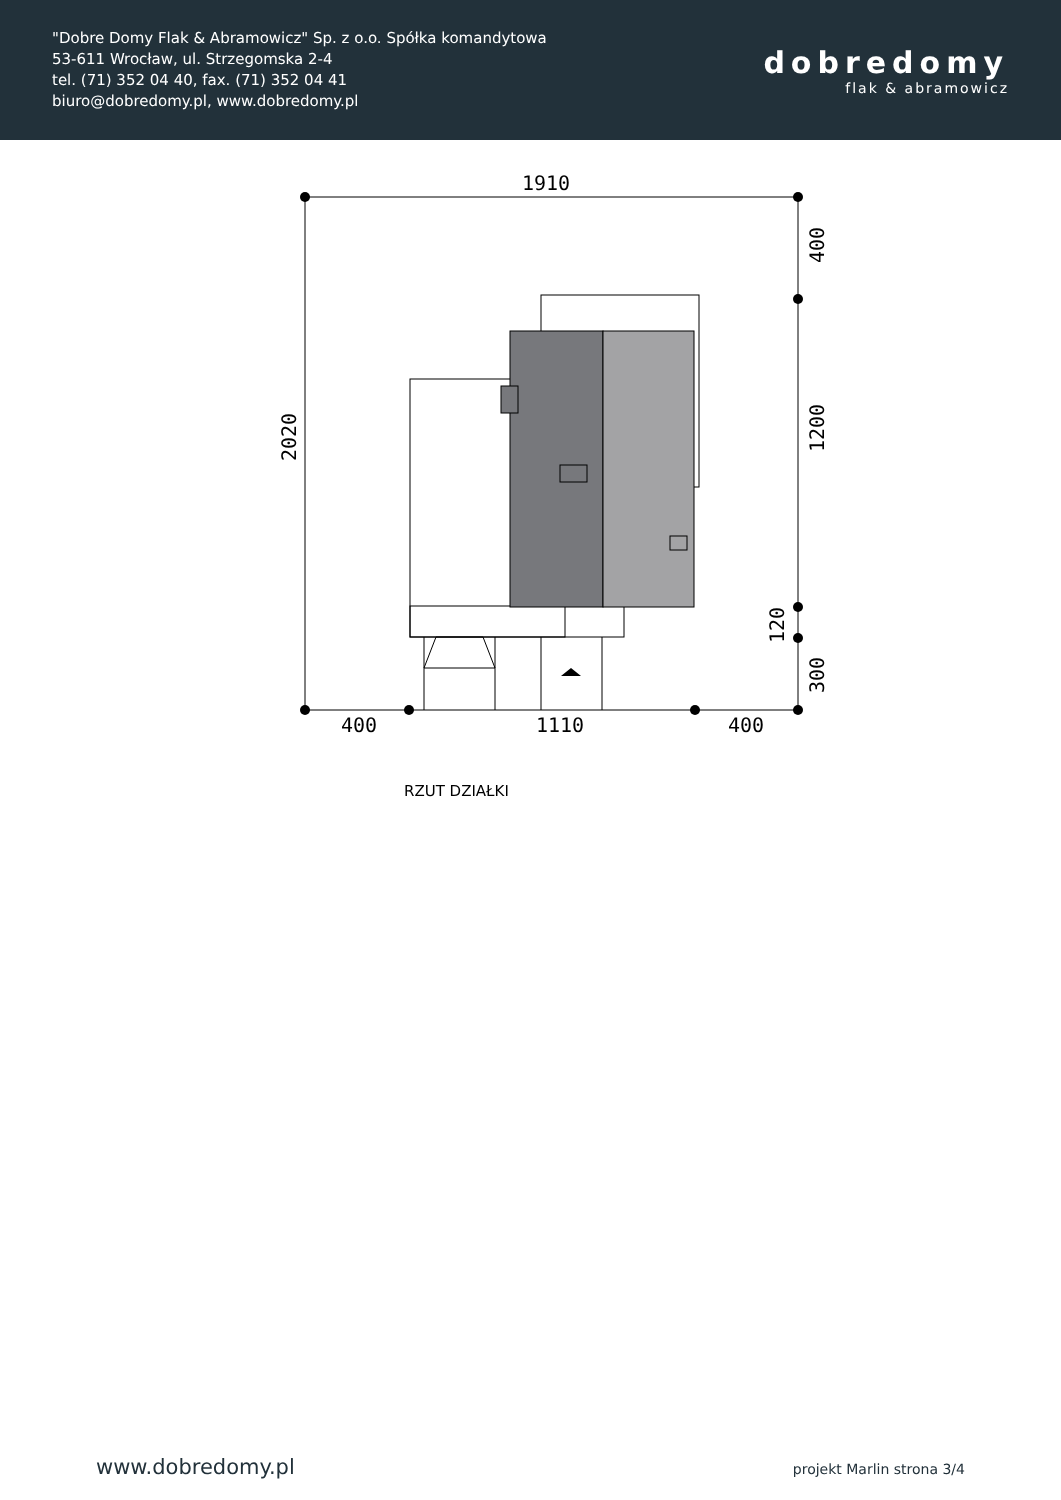"Dobre Domy Flak & Abramowicz" Sp. z o.o. Spółka komandytowa
53-611 Wrocław, ul. Strzegomska 2-4
tel. (71) 352 04 40, fax. (71) 352 04 41
biuro@dobredomy.pl, www.dobredomy.pl
dobredomy
flak & abramowicz
1910
400
1110
400
2020
400
1200
120
300
RZUT DZIAŁKI
www.dobredomy.pl projekt Marlin strona 3/4